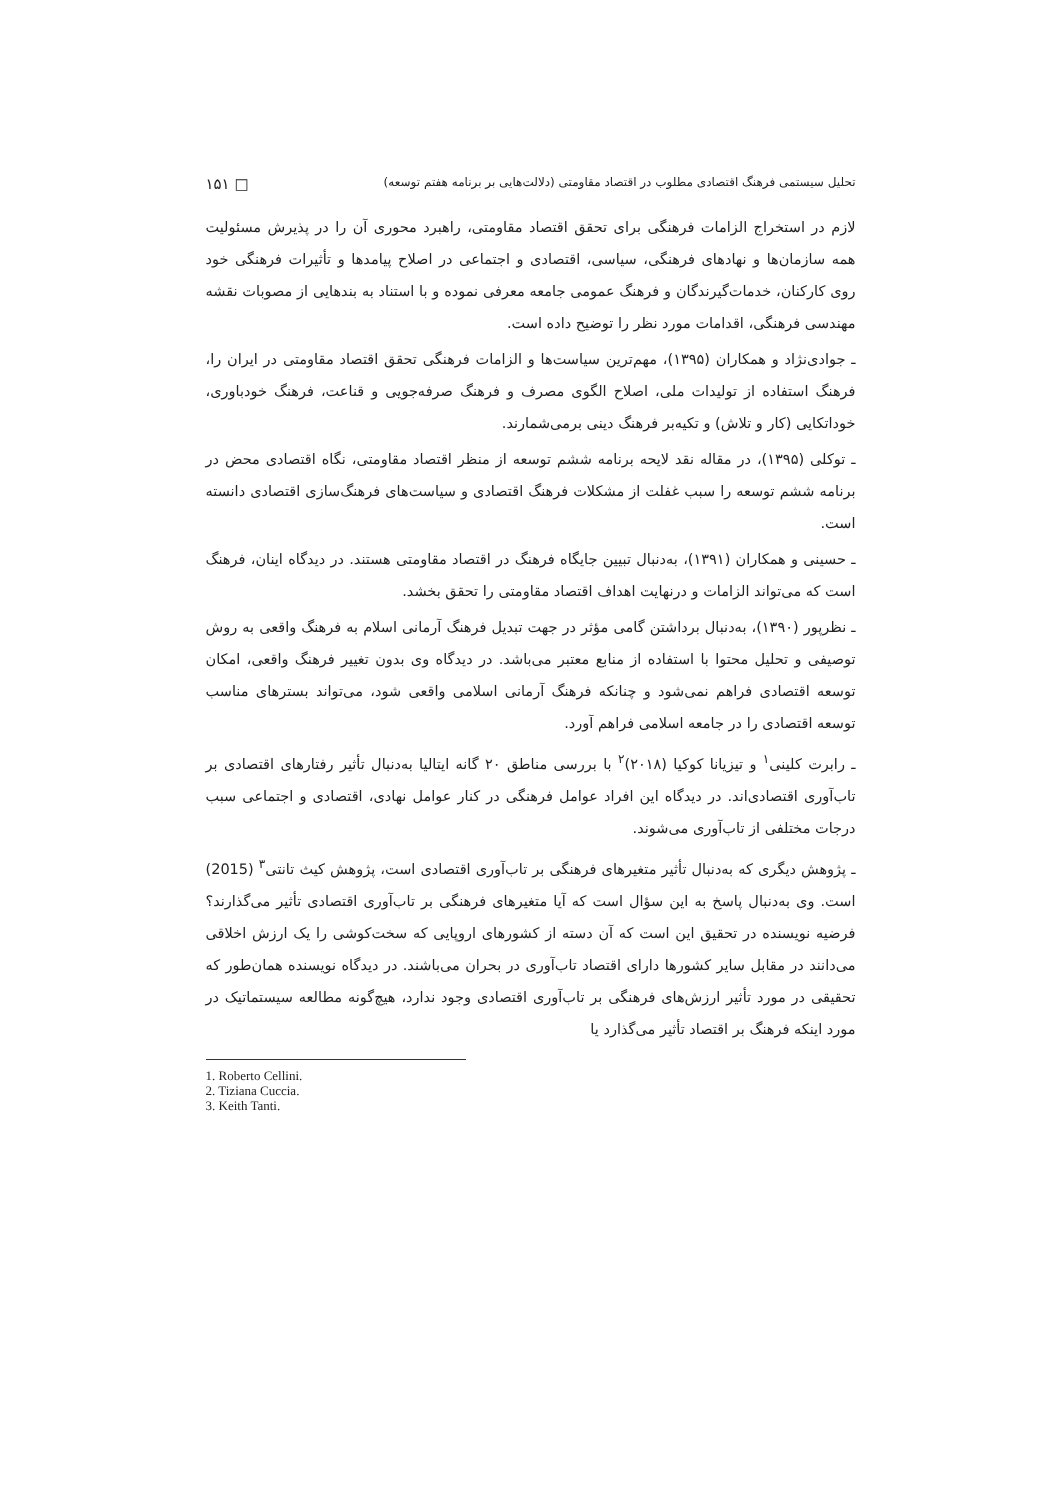تحلیل سیستمی فرهنگ اقتصادی مطلوب در اقتصاد مقاومتی (دلالت‌هایی بر برنامه هفتم توسعه) □ ۱۵۱
لازم در استخراج الزامات فرهنگی برای تحقق اقتصاد مقاومتی، راهبرد محوری آن را در پذیرش مسئولیت همه سازمان‌ها و نهادهای فرهنگی، سیاسی، اقتصادی و اجتماعی در اصلاح پیامدها و تأثیرات فرهنگی خود روی کارکنان، خدمات‌گیرندگان و فرهنگ عمومی جامعه معرفی نموده و با استناد به بندهایی از مصوبات نقشه مهندسی فرهنگی، اقدامات مورد نظر را توضیح داده است.
ـ جوادی‌نژاد و همکاران (۱۳۹۵)، مهم‌ترین سیاست‌ها و الزامات فرهنگی تحقق اقتصاد مقاومتی در ایران را، فرهنگ استفاده از تولیدات ملی، اصلاح الگوی مصرف و فرهنگ صرفه‌جویی و قناعت، فرهنگ خودباوری، خوداتکایی (کار و تلاش) و تکیه‌بر فرهنگ دینی برمی‌شمارند.
ـ توکلی (۱۳۹۵)، در مقاله نقد لایحه برنامه ششم توسعه از منظر اقتصاد مقاومتی، نگاه اقتصادی محض در برنامه ششم توسعه را سبب غفلت از مشکلات فرهنگ اقتصادی و سیاست‌های فرهنگ‌سازی اقتصادی دانسته است.
ـ حسینی و همکاران (۱۳۹۱)، به‌دنبال تبیین جایگاه فرهنگ در اقتصاد مقاومتی هستند. در دیدگاه اینان، فرهنگ است که می‌تواند الزامات و درنهایت اهداف اقتصاد مقاومتی را تحقق بخشد.
ـ نظرپور (۱۳۹۰)، به‌دنبال برداشتن گامی مؤثر در جهت تبدیل فرهنگ آرمانی اسلام به فرهنگ واقعی به روش توصیفی و تحلیل محتوا با استفاده از منابع معتبر می‌باشد. در دیدگاه وی بدون تغییر فرهنگ واقعی، امکان توسعه اقتصادی فراهم نمی‌شود و چنانکه فرهنگ آرمانی اسلامی واقعی شود، می‌تواند بسترهای مناسب توسعه اقتصادی را در جامعه اسلامی فراهم آورد.
ـ رابرت کلینی<sup>۱</sup> و تیزیانا کوکیا (۲۰۱۸)<sup>۲</sup> با بررسی مناطق ۲۰ گانه ایتالیا به‌دنبال تأثیر رفتارهای اقتصادی بر تاب‌آوری اقتصادی‌اند. در دیدگاه این افراد عوامل فرهنگی در کنار عوامل نهادی، اقتصادی و اجتماعی سبب درجات مختلفی از تاب‌آوری می‌شوند.
ـ پژوهش دیگری که به‌دنبال تأثیر متغیرهای فرهنگی بر تاب‌آوری اقتصادی است، پژوهش کیث تانتی<sup>۳</sup> (2015) است. وی به‌دنبال پاسخ به این سؤال است که آیا متغیرهای فرهنگی بر تاب‌آوری اقتصادی تأثیر می‌گذارند؟ فرضیه نویسنده در تحقیق این است که آن دسته از کشورهای اروپایی که سخت‌کوشی را یک ارزش اخلاقی می‌دانند در مقابل سایر کشورها دارای اقتصاد تاب‌آوری در بحران می‌باشند. در دیدگاه نویسنده همان‌طور که تحقیقی در مورد تأثیر ارزش‌های فرهنگی بر تاب‌آوری اقتصادی وجود ندارد، هیچ‌گونه مطالعه سیستماتیک در مورد اینکه فرهنگ بر اقتصاد تأثیر می‌گذارد یا
1. Roberto Cellini.
2. Tiziana Cuccia.
3. Keith Tanti.